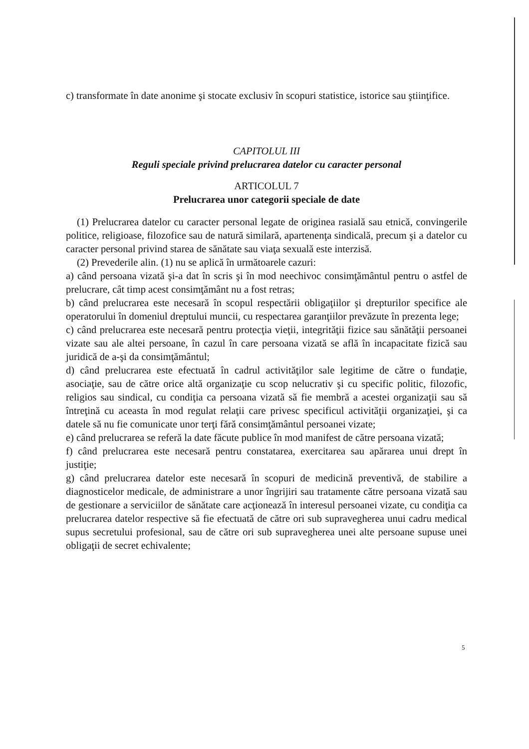c) transformate în date anonime şi stocate exclusiv în scopuri statistice, istorice sau ştiinţifice.
CAPITOLUL III
Reguli speciale privind prelucrarea datelor cu caracter personal
ARTICOLUL 7
Prelucrarea unor categorii speciale de date
(1) Prelucrarea datelor cu caracter personal legate de originea rasială sau etnică, convingerile politice, religioase, filozofice sau de natură similară, apartenenţa sindicală, precum şi a datelor cu caracter personal privind starea de sănătate sau viaţa sexuală este interzisă.
(2) Prevederile alin. (1) nu se aplică în următoarele cazuri:
a) când persoana vizată şi-a dat în scris şi în mod neechivoc consimţământul pentru o astfel de prelucrare, cât timp acest consimţământ nu a fost retras;
b) când prelucrarea este necesară în scopul respectării obligaţiilor şi drepturilor specifice ale operatorului în domeniul dreptului muncii, cu respectarea garanţiilor prevăzute în prezenta lege;
c) când prelucrarea este necesară pentru protecţia vieţii, integrităţii fizice sau sănătăţii persoanei vizate sau ale altei persoane, în cazul în care persoana vizată se află în incapacitate fizică sau juridică de a-şi da consimţământul;
d) când prelucrarea este efectuată în cadrul activităţilor sale legitime de către o fundaţie, asociaţie, sau de către orice altă organizaţie cu scop nelucrativ şi cu specific politic, filozofic, religios sau sindical, cu condiţia ca persoana vizată să fie membră a acestei organizaţii sau să întreţină cu aceasta în mod regulat relaţii care privesc specificul activităţii organizaţiei, şi ca datele să nu fie comunicate unor terţi fără consimţământul persoanei vizate;
e) când prelucrarea se referă la date făcute publice în mod manifest de către persoana vizată;
f) când prelucrarea este necesară pentru constatarea, exercitarea sau apărarea unui drept în justiţie;
g) când prelucrarea datelor este necesară în scopuri de medicină preventivă, de stabilire a diagnosticelor medicale, de administrare a unor îngrijiri sau tratamente către persoana vizată sau de gestionare a serviciilor de sănătate care acţionează în interesul persoanei vizate, cu condiţia ca prelucrarea datelor respective să fie efectuată de către ori sub supravegherea unui cadru medical supus secretului profesional, sau de către ori sub supravegherea unei alte persoane supuse unei obligaţii de secret echivalente;
5